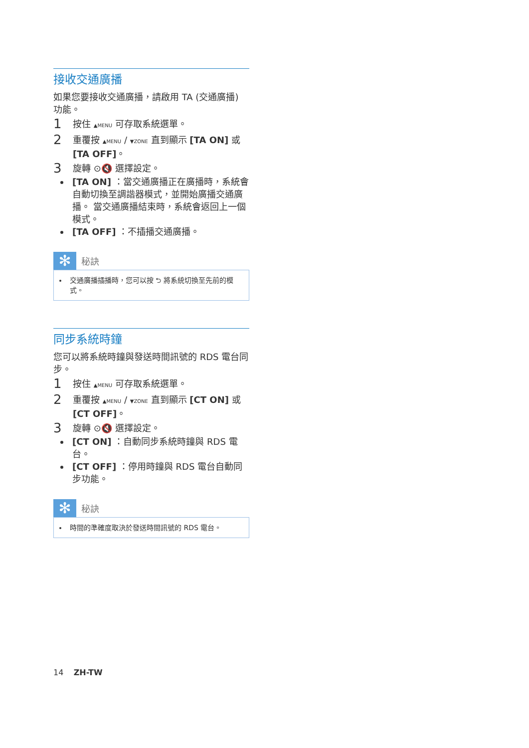接收交通廣播
如果您要接收交通廣播，請啟用 TA (交通廣播) 功能。
1
按住 ▲MENU 可存取系統選單。
2
重覆按 ▲MENU / ▼ZONE 直到顯示 [TA ON] 或 [TA OFF]。
3
旋轉 ⊙🔇 選擇設定。
[TA ON] ：當交通廣播正在廣播時，系統會自動切換至調諧器模式，並開始廣播交通廣播。 當交通廣播結束時，系統會返回上一個模式。
[TA OFF] ：不插播交通廣播。
✻
秘訣
交通廣播插播時，您可以按 ⮌ 將系統切換至先前的模式。
同步系統時鐘
您可以將系統時鐘與發送時間訊號的 RDS 電台同步。
1
按住 ▲MENU 可存取系統選單。
2
重覆按 ▲MENU / ▼ZONE 直到顯示 [CT ON] 或 [CT OFF]。
3
旋轉 ⊙🔇 選擇設定。
[CT ON] ：自動同步系統時鐘與 RDS 電台。
[CT OFF] ：停用時鐘與 RDS 電台自動同步功能。
✻
秘訣
時間的準確度取決於發送時間訊號的 RDS 電台。
14 ZH-TW